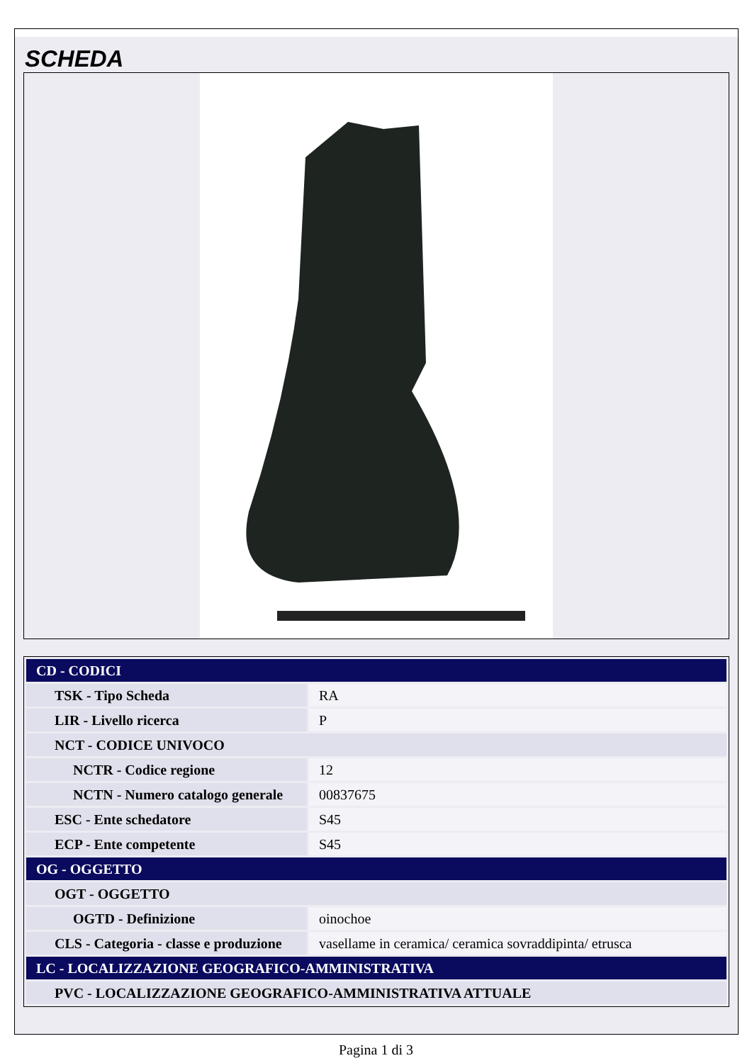SCHEDA
| CD - CODICI | |
| TSK - Tipo Scheda | RA |
| LIR - Livello ricerca | P |
| NCT - CODICE UNIVOCO | |
| NCTR - Codice regione | 12 |
| NCTN - Numero catalogo generale | 00837675 |
| ESC - Ente schedatore | S45 |
| ECP - Ente competente | S45 |
| OG - OGGETTO | |
| OGT - OGGETTO | |
| OGTD - Definizione | oinochoe |
| CLS - Categoria - classe e produzione | vasellame in ceramica/ ceramica sovraddipinta/ etrusca |
| LC - LOCALIZZAZIONE GEOGRAFICO-AMMINISTRATIVA | |
| PVC - LOCALIZZAZIONE GEOGRAFICO-AMMINISTRATIVA ATTUALE | |
Pagina 1 di 3